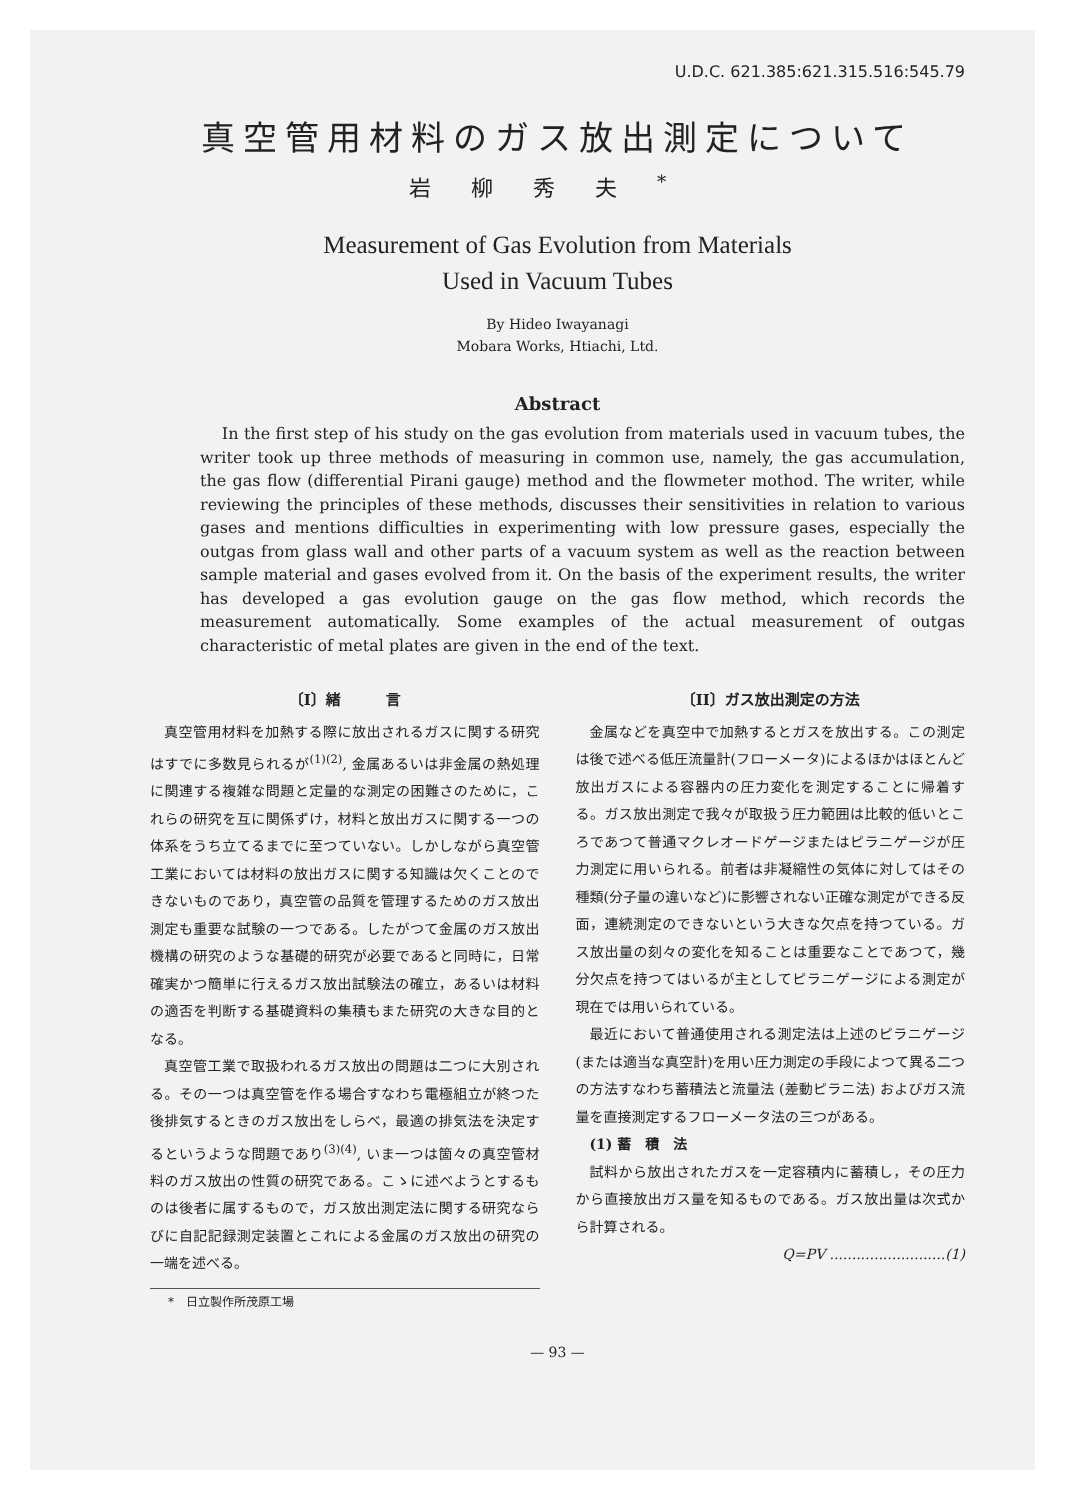U.D.C. 621.385:621.315.516:545.79
真空管用材料のガス放出測定について
岩柳秀夫<sup>*</sup>
Measurement of Gas Evolution from Materials
Used in Vacuum Tubes
By Hideo Iwayanagi
Mobara Works, Htiachi, Ltd.
Abstract
In the first step of his study on the gas evolution from materials used in vacuum tubes, the writer took up three methods of measuring in common use, namely, the gas accumulation, the gas flow (differential Pirani gauge) method and the flowmeter mothod. The writer, while reviewing the principles of these methods, discusses their sensitivities in relation to various gases and mentions difficulties in experimenting with low pressure gases, especially the outgas from glass wall and other parts of a vacuum system as well as the reaction between sample material and gases evolved from it. On the basis of the experiment results, the writer has developed a gas evolution gauge on the gas flow method, which records the measurement automatically. Some examples of the actual measurement of outgas characteristic of metal plates are given in the end of the text.
〔I〕緒　　　言
真空管用材料を加熱する際に放出されるガスに関する研究はすでに多数見られるが<sup>(1)(2)</sup>, 金属あるいは非金属の熱処理に関連する複雑な問題と定量的な測定の困難さのために，これらの研究を互に関係ずけ，材料と放出ガスに関する一つの体系をうち立てるまでに至つていない。しかしながら真空管工業においては材料の放出ガスに関する知識は欠くことのできないものであり，真空管の品質を管理するためのガス放出測定も重要な試験の一つである。したがつて金属のガス放出機構の研究のような基礎的研究が必要であると同時に，日常確実かつ簡単に行えるガス放出試験法の確立，あるいは材料の適否を判断する基礎資料の集積もまた研究の大きな目的となる。
真空管工業で取扱われるガス放出の問題は二つに大別される。その一つは真空管を作る場合すなわち電極組立が終つた後排気するときのガス放出をしらべ，最適の排気法を決定するというような問題であり<sup>(3)(4)</sup>, いま一つは箇々の真空管材料のガス放出の性質の研究である。こゝに述べようとするものは後者に属するもので，ガス放出測定法に関する研究ならびに自記記録測定装置とこれによる金属のガス放出の研究の一端を述べる。
*　日立製作所茂原工場
〔II〕ガス放出測定の方法
金属などを真空中で加熱するとガスを放出する。この測定は後で述べる低圧流量計(フローメータ)によるほかはほとんど放出ガスによる容器内の圧力変化を測定することに帰着する。ガス放出測定で我々が取扱う圧力範囲は比較的低いところであつて普通マクレオードゲージまたはピラニゲージが圧力測定に用いられる。前者は非凝縮性の気体に対してはその種類(分子量の違いなど)に影響されない正確な測定ができる反面，連続測定のできないという大きな欠点を持つている。ガス放出量の刻々の変化を知ることは重要なことであつて，幾分欠点を持つてはいるが主としてピラニゲージによる測定が現在では用いられている。
最近において普通使用される測定法は上述のピラニゲージ(または適当な真空計)を用い圧力測定の手段によつて異る二つの方法すなわち蓄積法と流量法 (差動ピラニ法) およびガス流量を直接測定するフローメータ法の三つがある。
(1) 蓄　積　法
試料から放出されたガスを一定容積内に蓄積し，その圧力から直接放出ガス量を知るものである。ガス放出量は次式から計算される。
Q=PV ..........................(1)
— 93 —